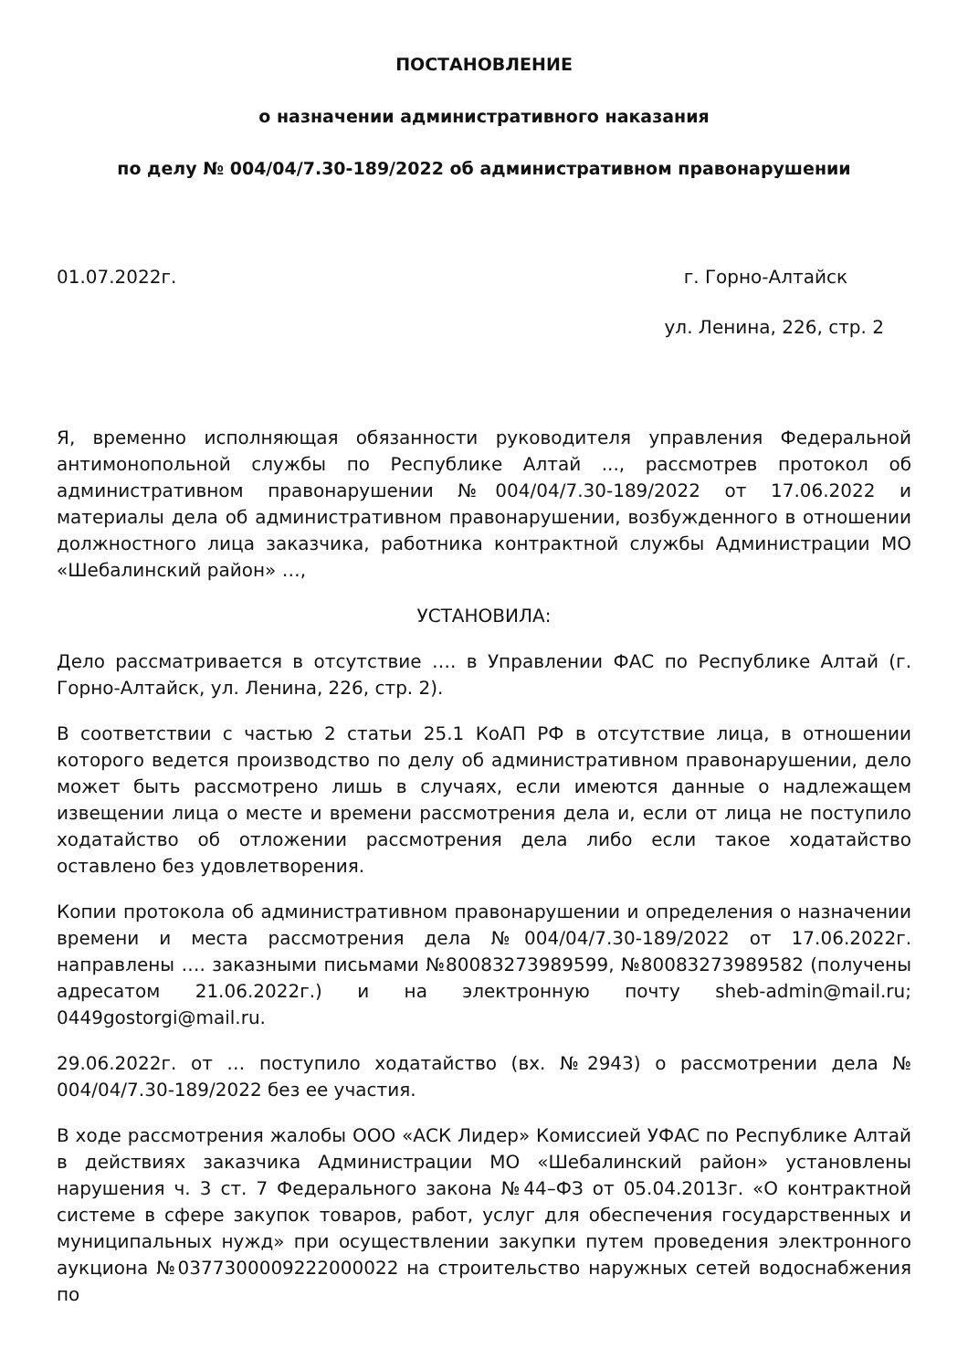ПОСТАНОВЛЕНИЕ
о назначении административного наказания
по делу № 004/04/7.30-189/2022 об административном правонарушении
01.07.2022г. г. Горно-Алтайск
ул. Ленина, 226, стр. 2
Я, временно исполняющая обязанности руководителя управления Федеральной антимонопольной службы по Республике Алтай ..., рассмотрев протокол об административном правонарушении №004/04/7.30-189/2022 от 17.06.2022 и материалы дела об административном правонарушении, возбужденного в отношении должностного лица заказчика, работника контрактной службы Администрации МО «Шебалинский район» …,
УСТАНОВИЛА:
Дело рассматривается в отсутствие …. в Управлении ФАС по Республике Алтай (г. Горно-Алтайск, ул. Ленина, 226, стр. 2).
В соответствии с частью 2 статьи 25.1 КоАП РФ в отсутствие лица, в отношении которого ведется производство по делу об административном правонарушении, дело может быть рассмотрено лишь в случаях, если имеются данные о надлежащем извещении лица о месте и времени рассмотрения дела и, если от лица не поступило ходатайство об отложении рассмотрения дела либо если такое ходатайство оставлено без удовлетворения.
Копии протокола об административном правонарушении и определения о назначении времени и места рассмотрения дела №004/04/7.30-189/2022 от 17.06.2022г. направлены …. заказными письмами №80083273989599, №80083273989582 (получены адресатом 21.06.2022г.) и на электронную почту sheb-admin@mail.ru; 0449gostorgi@mail.ru.
29.06.2022г. от … поступило ходатайство (вх. №2943) о рассмотрении дела № 004/04/7.30-189/2022 без ее участия.
В ходе рассмотрения жалобы ООО «АСК Лидер» Комиссией УФАС по Республике Алтай в действиях заказчика Администрации МО «Шебалинский район» установлены нарушения ч. 3 ст. 7 Федерального закона №44–ФЗ от 05.04.2013г. «О контрактной системе в сфере закупок товаров, работ, услуг для обеспечения государственных и муниципальных нужд» при осуществлении закупки путем проведения электронного аукциона №0377300009222000022 на строительство наружных сетей водоснабжения по